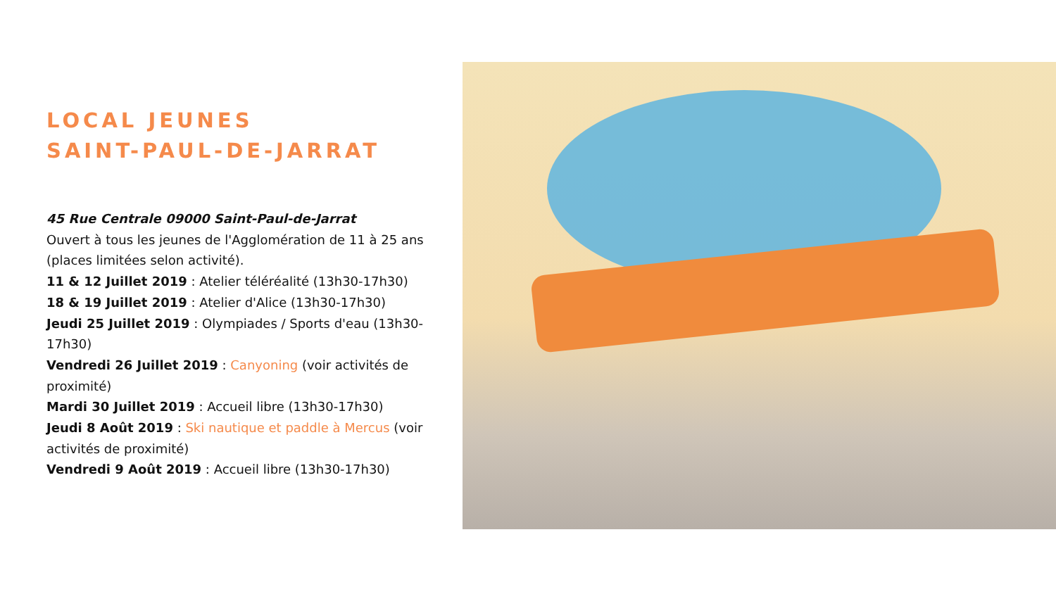LOCAL JEUNES
SAINT-PAUL-DE-JARRAT
45 Rue Centrale 09000 Saint-Paul-de-Jarrat
Ouvert à tous les jeunes de l'Agglomération de 11 à 25 ans (places limitées selon activité).
11 & 12 Juillet 2019 : Atelier téléréalité (13h30-17h30)
18 & 19 Juillet 2019 : Atelier d'Alice (13h30-17h30)
Jeudi 25 Juillet 2019 : Olympiades / Sports d'eau (13h30-17h30)
Vendredi 26 Juillet 2019 : Canyoning (voir activités de proximité)
Mardi 30 Juillet 2019 : Accueil libre (13h30-17h30)
Jeudi 8 Août 2019 : Ski nautique et paddle à Mercus (voir activités de proximité)
Vendredi 9 Août 2019 : Accueil libre (13h30-17h30)